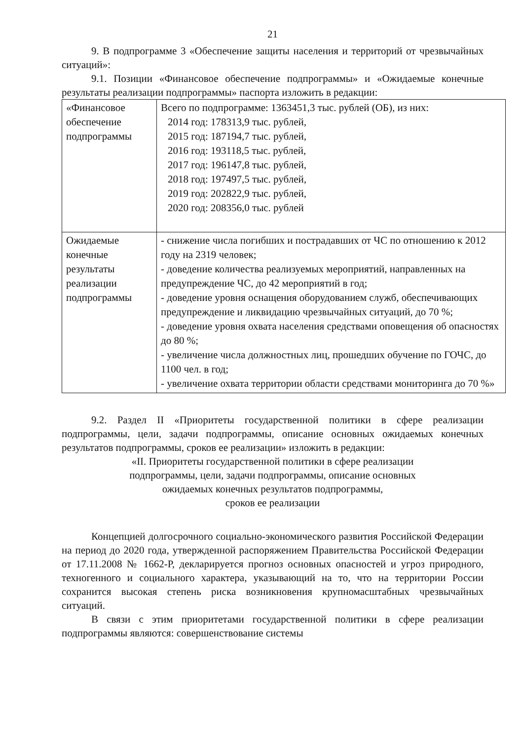21
9. В подпрограмме 3 «Обеспечение защиты населения и территорий от чрезвычайных ситуаций»:
9.1. Позиции «Финансовое обеспечение подпрограммы» и «Ожидаемые конечные результаты реализации подпрограммы» паспорта изложить в редакции:
| «Финансовое обеспечение подпрограммы | Всего по подпрограмме: 1363451,3 тыс. рублей (ОБ), из них: 2014 год: 178313,9 тыс. рублей, 2015 год: 187194,7 тыс. рублей, 2016 год: 193118,5 тыс. рублей, 2017 год: 196147,8 тыс. рублей, 2018 год: 197497,5 тыс. рублей, 2019 год: 202822,9 тыс. рублей, 2020 год: 208356,0 тыс. рублей |
| Ожидаемые конечные результаты реализации подпрограммы | - снижение числа погибших и пострадавших от ЧС по отношению к 2012 году на 2319 человек; - доведение количества реализуемых мероприятий, направленных на предупреждение ЧС, до 42 мероприятий в год; - доведение уровня оснащения оборудованием служб, обеспечивающих предупреждение и ликвидацию чрезвычайных ситуаций, до 70 %; - доведение уровня охвата населения средствами оповещения об опасностях до 80 %; - увеличение числа должностных лиц, прошедших обучение по ГОЧС, до 1100 чел. в год; - увеличение охвата территории области средствами мониторинга до 70 %» |
9.2. Раздел II «Приоритеты государственной политики в сфере реализации подпрограммы, цели, задачи подпрограммы, описание основных ожидаемых конечных результатов подпрограммы, сроков ее реализации» изложить в редакции:
«II. Приоритеты государственной политики в сфере реализации
подпрограммы, цели, задачи подпрограммы, описание основных
ожидаемых конечных результатов подпрограммы,
сроков ее реализации
Концепцией долгосрочного социально-экономического развития Российской Федерации на период до 2020 года, утвержденной распоряжением Правительства Российской Федерации от 17.11.2008 № 1662-Р, декларируется прогноз основных опасностей и угроз природного, техногенного и социального характера, указывающий на то, что на территории России сохранится высокая степень риска возникновения крупномасштабных чрезвычайных ситуаций.
В связи с этим приоритетами государственной политики в сфере реализации подпрограммы являются: совершенствование системы